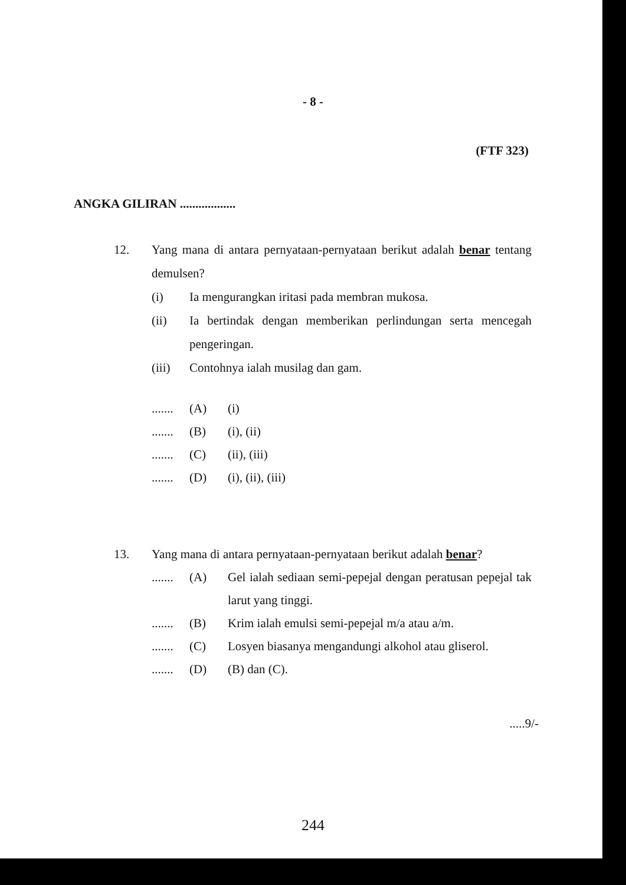- 8 -
(FTF 323)
ANGKA GILIRAN ..................
12. Yang mana di antara pernyataan-pernyataan berikut adalah benar tentang demulsen?
(i) Ia mengurangkan iritasi pada membran mukosa.
(ii) Ia bertindak dengan memberikan perlindungan serta mencegah pengeringan.
(iii) Contohnya ialah musilag dan gam.
.......
(A) (i)
.......
(B) (i), (ii)
.......
(C) (ii), (iii)
.......
(D) (i), (ii), (iii)
13. Yang mana di antara pernyataan-pernyataan berikut adalah benar?
.......
(A) Gel ialah sediaan semi-pepejal dengan peratusan pepejal tak larut yang tinggi.
.......
(B) Krim ialah emulsi semi-pepejal m/a atau a/m.
.......
(C) Losyen biasanya mengandungi alkohol atau gliserol.
.......
(D) (B) dan (C).
.....9/-
244